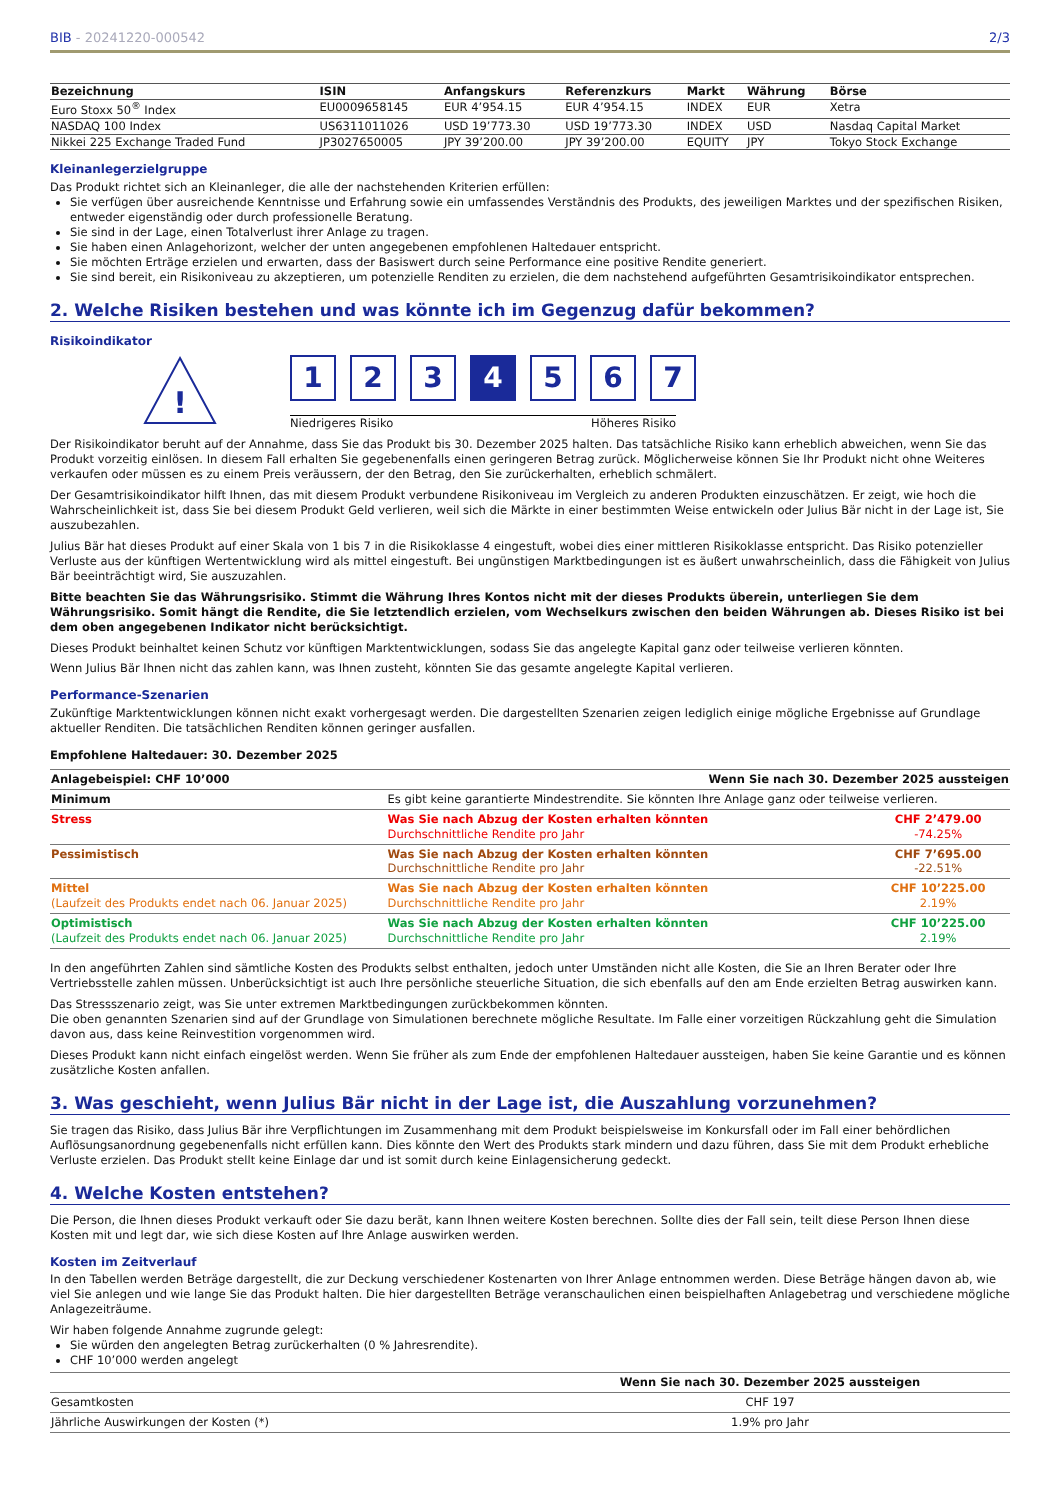BIB - 20241220-000542 2/3
| Bezeichnung | ISIN | Anfangskurs | Referenzkurs | Markt | Währung | Börse |
| --- | --- | --- | --- | --- | --- | --- |
| Euro Stoxx 50<sup>®</sup> Index | EU0009658145 | EUR 4’954.15 | EUR 4’954.15 | INDEX | EUR | Xetra |
| NASDAQ 100 Index | US6311011026 | USD 19’773.30 | USD 19’773.30 | INDEX | USD | Nasdaq Capital Market |
| Nikkei 225 Exchange Traded Fund | JP3027650005 | JPY 39’200.00 | JPY 39’200.00 | EQUITY | JPY | Tokyo Stock Exchange |
Kleinanlegerzielgruppe
Das Produkt richtet sich an Kleinanleger, die alle der nachstehenden Kriterien erfüllen:
Sie verfügen über ausreichende Kenntnisse und Erfahrung sowie ein umfassendes Verständnis des Produkts, des jeweiligen Marktes und der spezifischen Risiken, entweder eigenständig oder durch professionelle Beratung.
Sie sind in der Lage, einen Totalverlust ihrer Anlage zu tragen.
Sie haben einen Anlagehorizont, welcher der unten angegebenen empfohlenen Haltedauer entspricht.
Sie möchten Erträge erzielen und erwarten, dass der Basiswert durch seine Performance eine positive Rendite generiert.
Sie sind bereit, ein Risikoniveau zu akzeptieren, um potenzielle Renditen zu erzielen, die dem nachstehend aufgeführten Gesamtrisikoindikator entsprechen.
2. Welche Risiken bestehen und was könnte ich im Gegenzug dafür bekommen?
Risikoindikator
!
1 2 3 4 5 6 7
Niedrigeres Risiko Höheres Risiko
Der Risikoindikator beruht auf der Annahme, dass Sie das Produkt bis 30. Dezember 2025 halten. Das tatsächliche Risiko kann erheblich abweichen, wenn Sie das Produkt vorzeitig einlösen. In diesem Fall erhalten Sie gegebenenfalls einen geringeren Betrag zurück. Möglicherweise können Sie Ihr Produkt nicht ohne Weiteres verkaufen oder müssen es zu einem Preis veräussern, der den Betrag, den Sie zurückerhalten, erheblich schmälert.
Der Gesamtrisikoindikator hilft Ihnen, das mit diesem Produkt verbundene Risikoniveau im Vergleich zu anderen Produkten einzuschätzen. Er zeigt, wie hoch die Wahrscheinlichkeit ist, dass Sie bei diesem Produkt Geld verlieren, weil sich die Märkte in einer bestimmten Weise entwickeln oder Julius Bär nicht in der Lage ist, Sie auszubezahlen.
Julius Bär hat dieses Produkt auf einer Skala von 1 bis 7 in die Risikoklasse 4 eingestuft, wobei dies einer mittleren Risikoklasse entspricht. Das Risiko potenzieller Verluste aus der künftigen Wertentwicklung wird als mittel eingestuft. Bei ungünstigen Marktbedingungen ist es äußert unwahrscheinlich, dass die Fähigkeit von Julius Bär beeinträchtigt wird, Sie auszuzahlen.
Bitte beachten Sie das Währungsrisiko. Stimmt die Währung Ihres Kontos nicht mit der dieses Produkts überein, unterliegen Sie dem Währungsrisiko. Somit hängt die Rendite, die Sie letztendlich erzielen, vom Wechselkurs zwischen den beiden Währungen ab. Dieses Risiko ist bei dem oben angegebenen Indikator nicht berücksichtigt.
Dieses Produkt beinhaltet keinen Schutz vor künftigen Marktentwicklungen, sodass Sie das angelegte Kapital ganz oder teilweise verlieren könnten.
Wenn Julius Bär Ihnen nicht das zahlen kann, was Ihnen zusteht, könnten Sie das gesamte angelegte Kapital verlieren.
Performance-Szenarien
Zukünftige Marktentwicklungen können nicht exakt vorhergesagt werden. Die dargestellten Szenarien zeigen lediglich einige mögliche Ergebnisse auf Grundlage aktueller Renditen. Die tatsächlichen Renditen können geringer ausfallen.
Empfohlene Haltedauer: 30. Dezember 2025
| Anlagebeispiel: CHF 10’000 | Wenn Sie nach 30. Dezember 2025 aussteigen | |
| Minimum | Es gibt keine garantierte Mindestrendite. Sie könnten Ihre Anlage ganz oder teilweise verlieren. | |
| Stress | Was Sie nach Abzug der Kosten erhalten könnten Durchschnittliche Rendite pro Jahr | CHF 2’479.00 -74.25% |
| Pessimistisch | Was Sie nach Abzug der Kosten erhalten könnten Durchschnittliche Rendite pro Jahr | CHF 7’695.00 -22.51% |
| Mittel (Laufzeit des Produkts endet nach 06. Januar 2025) | Was Sie nach Abzug der Kosten erhalten könnten Durchschnittliche Rendite pro Jahr | CHF 10’225.00 2.19% |
| Optimistisch (Laufzeit des Produkts endet nach 06. Januar 2025) | Was Sie nach Abzug der Kosten erhalten könnten Durchschnittliche Rendite pro Jahr | CHF 10’225.00 2.19% |
In den angeführten Zahlen sind sämtliche Kosten des Produkts selbst enthalten, jedoch unter Umständen nicht alle Kosten, die Sie an Ihren Berater oder Ihre Vertriebsstelle zahlen müssen. Unberücksichtigt ist auch Ihre persönliche steuerliche Situation, die sich ebenfalls auf den am Ende erzielten Betrag auswirken kann.
Das Stressszenario zeigt, was Sie unter extremen Marktbedingungen zurückbekommen könnten.
Die oben genannten Szenarien sind auf der Grundlage von Simulationen berechnete mögliche Resultate. Im Falle einer vorzeitigen Rückzahlung geht die Simulation davon aus, dass keine Reinvestition vorgenommen wird.
Dieses Produkt kann nicht einfach eingelöst werden. Wenn Sie früher als zum Ende der empfohlenen Haltedauer aussteigen, haben Sie keine Garantie und es können zusätzliche Kosten anfallen.
3. Was geschieht, wenn Julius Bär nicht in der Lage ist, die Auszahlung vorzunehmen?
Sie tragen das Risiko, dass Julius Bär ihre Verpflichtungen im Zusammenhang mit dem Produkt beispielsweise im Konkursfall oder im Fall einer behördlichen Auflösungsanordnung gegebenenfalls nicht erfüllen kann. Dies könnte den Wert des Produkts stark mindern und dazu führen, dass Sie mit dem Produkt erhebliche Verluste erzielen. Das Produkt stellt keine Einlage dar und ist somit durch keine Einlagensicherung gedeckt.
4. Welche Kosten entstehen?
Die Person, die Ihnen dieses Produkt verkauft oder Sie dazu berät, kann Ihnen weitere Kosten berechnen. Sollte dies der Fall sein, teilt diese Person Ihnen diese Kosten mit und legt dar, wie sich diese Kosten auf Ihre Anlage auswirken werden.
Kosten im Zeitverlauf
In den Tabellen werden Beträge dargestellt, die zur Deckung verschiedener Kostenarten von Ihrer Anlage entnommen werden. Diese Beträge hängen davon ab, wie viel Sie anlegen und wie lange Sie das Produkt halten. Die hier dargestellten Beträge veranschaulichen einen beispielhaften Anlagebetrag und verschiedene mögliche Anlagezeiträume.
Wir haben folgende Annahme zugrunde gelegt:
Sie würden den angelegten Betrag zurückerhalten (0 % Jahresrendite).
CHF 10’000 werden angelegt
| | Wenn Sie nach 30. Dezember 2025 aussteigen |
| Gesamtkosten | CHF 197 |
| Jährliche Auswirkungen der Kosten (*) | 1.9% pro Jahr |